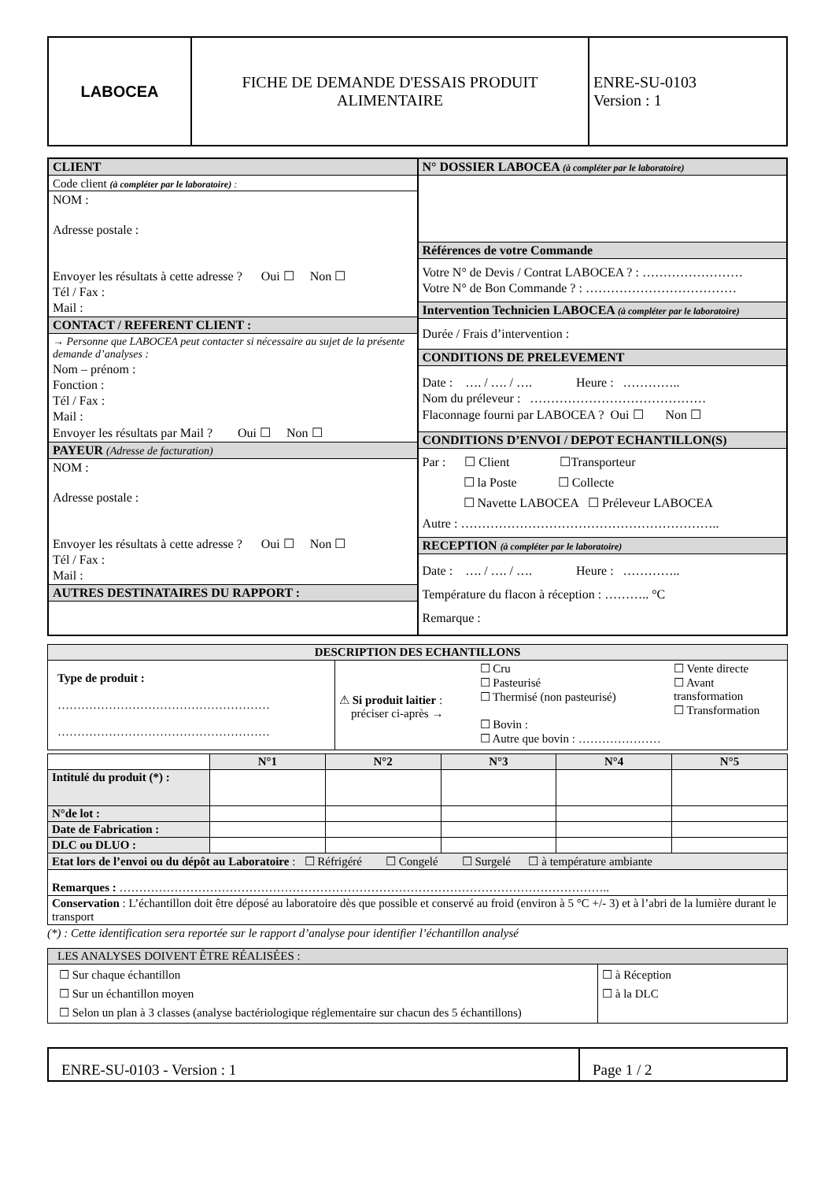| LABOCEA | FICHE DE DEMANDE D'ESSAIS PRODUIT ALIMENTAIRE | ENRE-SU-0103 Version : 1 |
| CLIENT Code client (à compléter par le laboratoire) : NOM : Adresse postale : Envoyer les résultats à cette adresse ? Oui ☐ Non ☐ Tél / Fax : Mail : CONTACT / REFERENT CLIENT : → Personne que LABOCEA peut contacter si nécessaire au sujet de la présente demande d’analyses : Nom – prénom : Fonction : Tél / Fax : Mail : Envoyer les résultats par Mail ? Oui ☐ Non ☐ PAYEUR (Adresse de facturation) NOM : Adresse postale : Envoyer les résultats à cette adresse ? Oui ☐ Non ☐ Tél / Fax : Mail : AUTRES DESTINATAIRES DU RAPPORT : | N° DOSSIER LABOCEA (à compléter par le laboratoire) Références de votre Commande Votre N° de Devis / Contrat LABOCEA ? : …………………… Votre N° de Bon Commande ? : ……………………………… Intervention Technicien LABOCEA (à compléter par le laboratoire) Durée / Frais d’intervention : CONDITIONS DE PRELEVEMENT Date : …. / …. / …. Heure : ………….. Nom du préleveur : …………………………………… Flaconnage fourni par LABOCEA ? Oui ☐ Non ☐ CONDITIONS D’ENVOI / DEPOT ECHANTILLON(S) Par : ☐ Client ☐Transporteur ☐ la Poste ☐ Collecte ☐ Navette LABOCEA ☐ Préleveur LABOCEA Autre : …………………………………………………….. RECEPTION (à compléter par le laboratoire) Date : …. / …. / …. Heure : ………….. Température du flacon à réception : ……….. °C Remarque : |
| DESCRIPTION DES ECHANTILLONS | |
| Type de produit : ……………………………………………… ……………………………………………… | ⚠ Si produit laitier : préciser ci-après → ☐ Cru ☐ Pasteurisé ☐ Thermisé (non pasteurisé) ☐ Bovin : ☐ Autre que bovin : ………………… ☐ Vente directe ☐ Avant transformation ☐ Transformation |
| | N°1 | N°2 | N°3 | N°4 | N°5 |
| --- | --- | --- | --- | --- | --- |
| Intitulé du produit (*) : | | | | | |
| N°de lot : | | | | | |
| Date de Fabrication : | | | | | |
| DLC ou DLUO : | | | | | |
| Etat lors de l’envoi ou du dépôt au Laboratoire : ☐ Réfrigéré ☐ Congelé ☐ Surgelé ☐ à température ambiante | | | | | |
| Remarques : …………………………………………………………………………………………………………….. | | | | | |
| Conservation : L’échantillon doit être déposé au laboratoire dès que possible et conservé au froid (environ à 5 °C +/- 3) et à l’abri de la lumière durant le transport | | | | | |
(*) : Cette identification sera reportée sur le rapport d’analyse pour identifier l’échantillon analysé
| LES ANALYSES DOIVENT ÊTRE RÉALISÉES : | |
| ☐ Sur chaque échantillon ☐ Sur un échantillon moyen ☐ Selon un plan à 3 classes (analyse bactériologique réglementaire sur chacun des 5 échantillons) | ☐ à Réception ☐ à la DLC |
| ENRE-SU-0103 - Version : 1 | Page 1 / 2 |